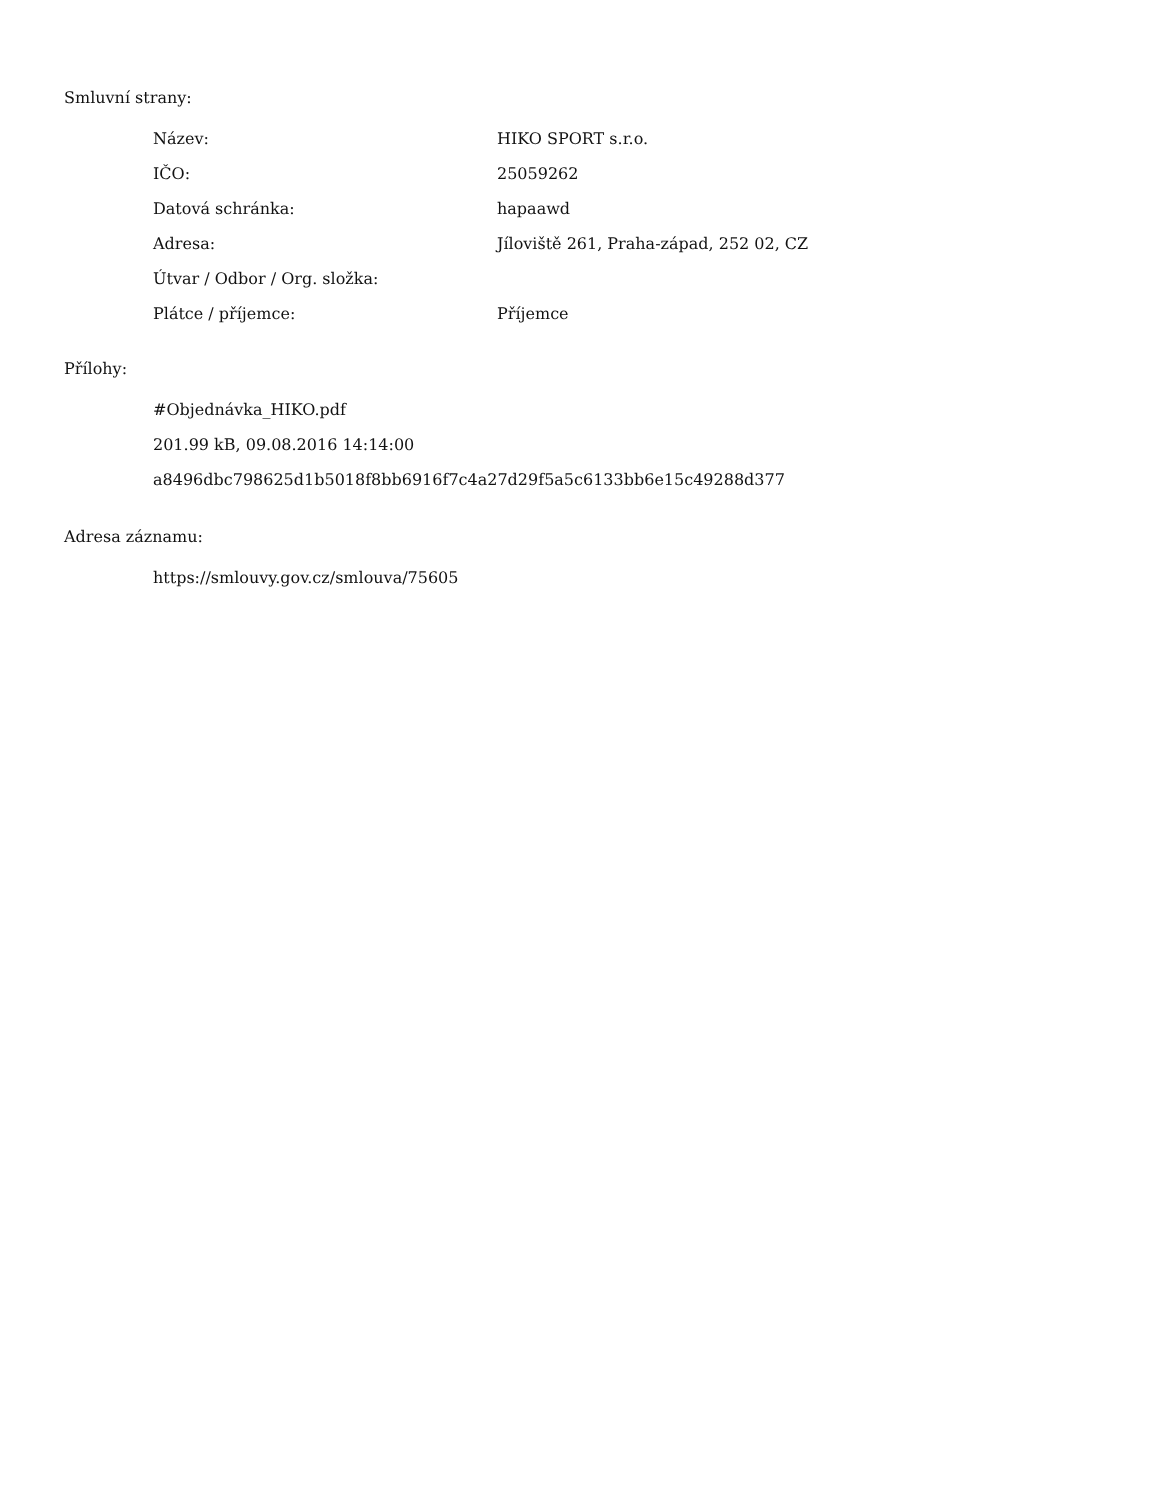Smluvní strany:
| Název: | HIKO SPORT s.r.o. |
| IČO: | 25059262 |
| Datová schránka: | hapaawd |
| Adresa: | Jíloviště 261, Praha-západ, 252 02, CZ |
| Útvar / Odbor / Org. složka: | |
| Plátce / příjemce: | Příjemce |
Přílohy:
#Objednávka_HIKO.pdf
201.99 kB, 09.08.2016 14:14:00
a8496dbc798625d1b5018f8bb6916f7c4a27d29f5a5c6133bb6e15c49288d377
Adresa záznamu:
https://smlouvy.gov.cz/smlouva/75605